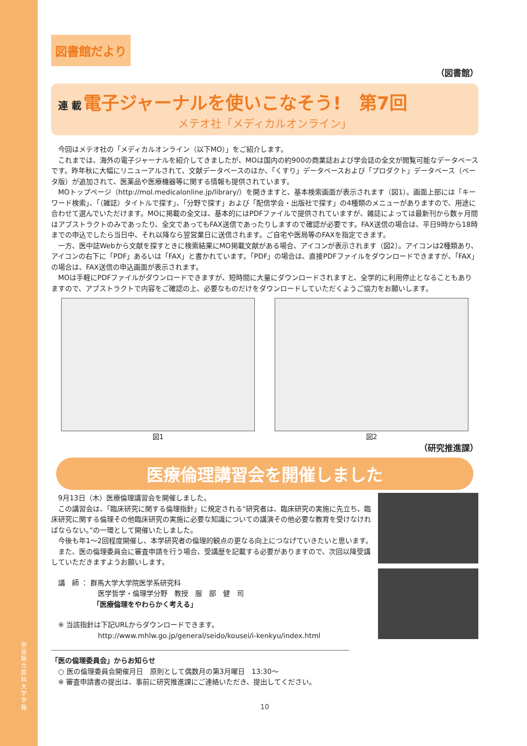奈良県立医科大学 学報
図書館だより
（図書館）
連 載 電子ジャーナルを使いこなそう!　第7回
メテオ社「メディカルオンライン」
今回はメテオ社の「メディカルオンライン（以下MO）」をご紹介します。
これまでは、海外の電子ジャーナルを紹介してきましたが、MOは国内の約900の商業誌および学会誌の全文が閲覧可能なデータベースです。昨年秋に大幅にリニューアルされて、文献データベースのほか、「くすり」データベースおよび「プロダクト」データベース（ベータ版）が追加されて、医薬品や医療機器等に関する情報も提供されています。
MOトップページ（http://mol.medicalonline.jp/library/）を開きますと、基本検索画面が表示されます（図1）。画面上部には「キーワード検索」、「（雑誌）タイトルで探す」、「分野で探す」および「配信学会・出版社で探す」の4種類のメニューがありますので、用途に合わせて選んでいただけます。MOに掲載の全文は、基本的にはPDFファイルで提供されていますが、雑誌によっては最新刊から数ヶ月間はアブストラクトのみであったり、全文であってもFAX送信であったりしますので確認が必要です。FAX送信の場合は、平日9時から18時までの申込でしたら当日中、それ以降なら翌営業日に送信されます。ご自宅や医局等のFAXを指定できます。
一方、医中誌Webから文献を探すときに検索結果にMO掲載文献がある場合、アイコンが表示されます（図2）。アイコンは2種類あり、アイコンの右下に「PDF」あるいは「FAX」と書かれています。「PDF」の場合は、直接PDFファイルをダウンロードできますが、「FAX」の場合は、FAX送信の申込画面が表示されます。
MOは手軽にPDFファイルがダウンロードできますが、短時間に大量にダウンロードされますと、全学的に利用停止となることもありますので、アブストラクトで内容をご確認の上、必要なものだけをダウンロードしていただくようご協力をお願いします。
図1 図2
（研究推進課）
医療倫理講習会を開催しました
9月13日（木）医療倫理講習会を開催しました。
この講習会は、「臨床研究に関する倫理指針」に規定される“研究者は、臨床研究の実施に先立ち、臨床研究に関する倫理その他臨床研究の実施に必要な知識についての講演その他必要な教育を受けなければならない。”の一環として開催いたしました。
今後も年1～2回程度開催し、本学研究者の倫理的観点の更なる向上につなげていきたいと思います。
また、医の倫理委員会に審査申請を行う場合、受講歴を記載する必要がありますので、次回以降受講していただきますようお願いします。
講　師 ： 群馬大学大学院医学系研究科
医学哲学・倫理学分野　教授　服　部　健　司
「医療倫理をやわらかく考える」
※ 当該指針は下記URLからダウンロードできます。
http://www.mhlw.go.jp/general/seido/kousei/i-kenkyu/index.html
「医の倫理委員会」からお知らせ
○ 医の倫理委員会開催月日　原則として偶数月の第3月曜日　13:30～
※ 審査申請書の提出は、事前に研究推進課にご連絡いただき、提出してください。
10